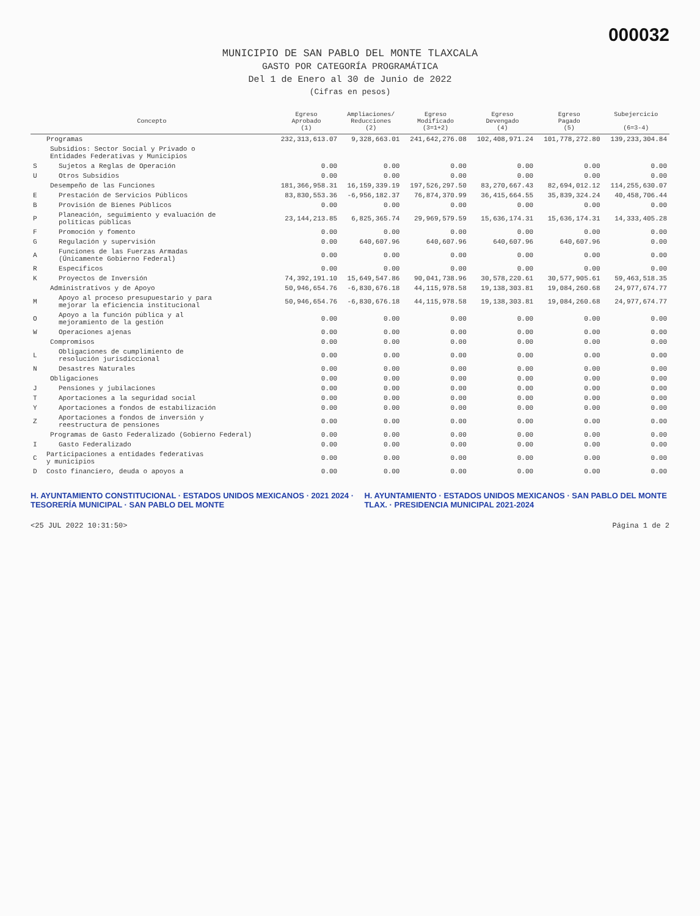000032
MUNICIPIO DE SAN PABLO DEL MONTE TLAXCALA
GASTO POR CATEGORÍA PROGRAMÁTICA
Del 1 de Enero al 30 de Junio de 2022
(Cifras en pesos)
| Concepto | | Egreso Aprobado (1) | Ampliaciones/ Reducciones (2) | Egreso Modificado (3=1+2) | Egreso Devengado (4) | Egreso Pagado (5) | Subejercicio (6=3-4) |
| --- | --- | --- | --- | --- | --- | --- | --- |
| | Programas | 232,313,613.07 | 9,328,663.01 | 241,642,276.08 | 102,408,971.24 | 101,778,272.80 | 139,233,304.84 |
| | Subsidios: Sector Social y Privado o Entidades Federativas y Municipios | | | | | | |
| S | Sujetos a Reglas de Operación | 0.00 | 0.00 | 0.00 | 0.00 | 0.00 | 0.00 |
| U | Otros Subsidios | 0.00 | 0.00 | 0.00 | 0.00 | 0.00 | 0.00 |
| | Desempeño de las Funciones | 181,366,958.31 | 16,159,339.19 | 197,526,297.50 | 83,270,667.43 | 82,694,012.12 | 114,255,630.07 |
| E | Prestación de Servicios Públicos | 83,830,553.36 | -6,956,182.37 | 76,874,370.99 | 36,415,664.55 | 35,839,324.24 | 40,458,706.44 |
| B | Provisión de Bienes Públicos | 0.00 | 0.00 | 0.00 | 0.00 | 0.00 | 0.00 |
| P | Planeación, seguimiento y evaluación de políticas públicas | 23,144,213.85 | 6,825,365.74 | 29,969,579.59 | 15,636,174.31 | 15,636,174.31 | 14,333,405.28 |
| F | Promoción y fomento | 0.00 | 0.00 | 0.00 | 0.00 | 0.00 | 0.00 |
| G | Regulación y supervisión | 0.00 | 640,607.96 | 640,607.96 | 640,607.96 | 640,607.96 | 0.00 |
| A | Funciones de las Fuerzas Armadas (Únicamente Gobierno Federal) | 0.00 | 0.00 | 0.00 | 0.00 | 0.00 | 0.00 |
| R | Específicos | 0.00 | 0.00 | 0.00 | 0.00 | 0.00 | 0.00 |
| K | Proyectos de Inversión | 74,392,191.10 | 15,649,547.86 | 90,041,738.96 | 30,578,220.61 | 30,577,905.61 | 59,463,518.35 |
| | Administrativos y de Apoyo | 50,946,654.76 | -6,830,676.18 | 44,115,978.58 | 19,138,303.81 | 19,084,260.68 | 24,977,674.77 |
| M | Apoyo al proceso presupuestario y para mejorar la eficiencia institucional | 50,946,654.76 | -6,830,676.18 | 44,115,978.58 | 19,138,303.81 | 19,084,260.68 | 24,977,674.77 |
| O | Apoyo a la función pública y al mejoramiento de la gestión | 0.00 | 0.00 | 0.00 | 0.00 | 0.00 | 0.00 |
| W | Operaciones ajenas | 0.00 | 0.00 | 0.00 | 0.00 | 0.00 | 0.00 |
| | Compromisos | 0.00 | 0.00 | 0.00 | 0.00 | 0.00 | 0.00 |
| L | Obligaciones de cumplimiento de resolución jurisdiccional | 0.00 | 0.00 | 0.00 | 0.00 | 0.00 | 0.00 |
| N | Desastres Naturales | 0.00 | 0.00 | 0.00 | 0.00 | 0.00 | 0.00 |
| | Obligaciones | 0.00 | 0.00 | 0.00 | 0.00 | 0.00 | 0.00 |
| J | Pensiones y jubilaciones | 0.00 | 0.00 | 0.00 | 0.00 | 0.00 | 0.00 |
| T | Aportaciones a la seguridad social | 0.00 | 0.00 | 0.00 | 0.00 | 0.00 | 0.00 |
| Y | Aportaciones a fondos de estabilización | 0.00 | 0.00 | 0.00 | 0.00 | 0.00 | 0.00 |
| Z | Aportaciones a fondos de inversión y reestructura de pensiones | 0.00 | 0.00 | 0.00 | 0.00 | 0.00 | 0.00 |
| | Programas de Gasto Federalizado (Gobierno Federal) | 0.00 | 0.00 | 0.00 | 0.00 | 0.00 | 0.00 |
| I | Gasto Federalizado | 0.00 | 0.00 | 0.00 | 0.00 | 0.00 | 0.00 |
| C | Participaciones a entidades federativas y municipios | 0.00 | 0.00 | 0.00 | 0.00 | 0.00 | 0.00 |
| D | Costo financiero, deuda o apoyos a | 0.00 | 0.00 | 0.00 | 0.00 | 0.00 | 0.00 |
H. AYUNTAMIENTO CONSTITUCIONAL · ESTADOS UNIDOS MEXICANOS · 2021 2024 · TESORERÍA MUNICIPAL · SAN PABLO DEL MONTE
H. AYUNTAMIENTO · ESTADOS UNIDOS MEXICANOS · SAN PABLO DEL MONTE TLAX. · PRESIDENCIA MUNICIPAL 2021-2024
<25 JUL 2022 10:31:50> Página 1 de 2